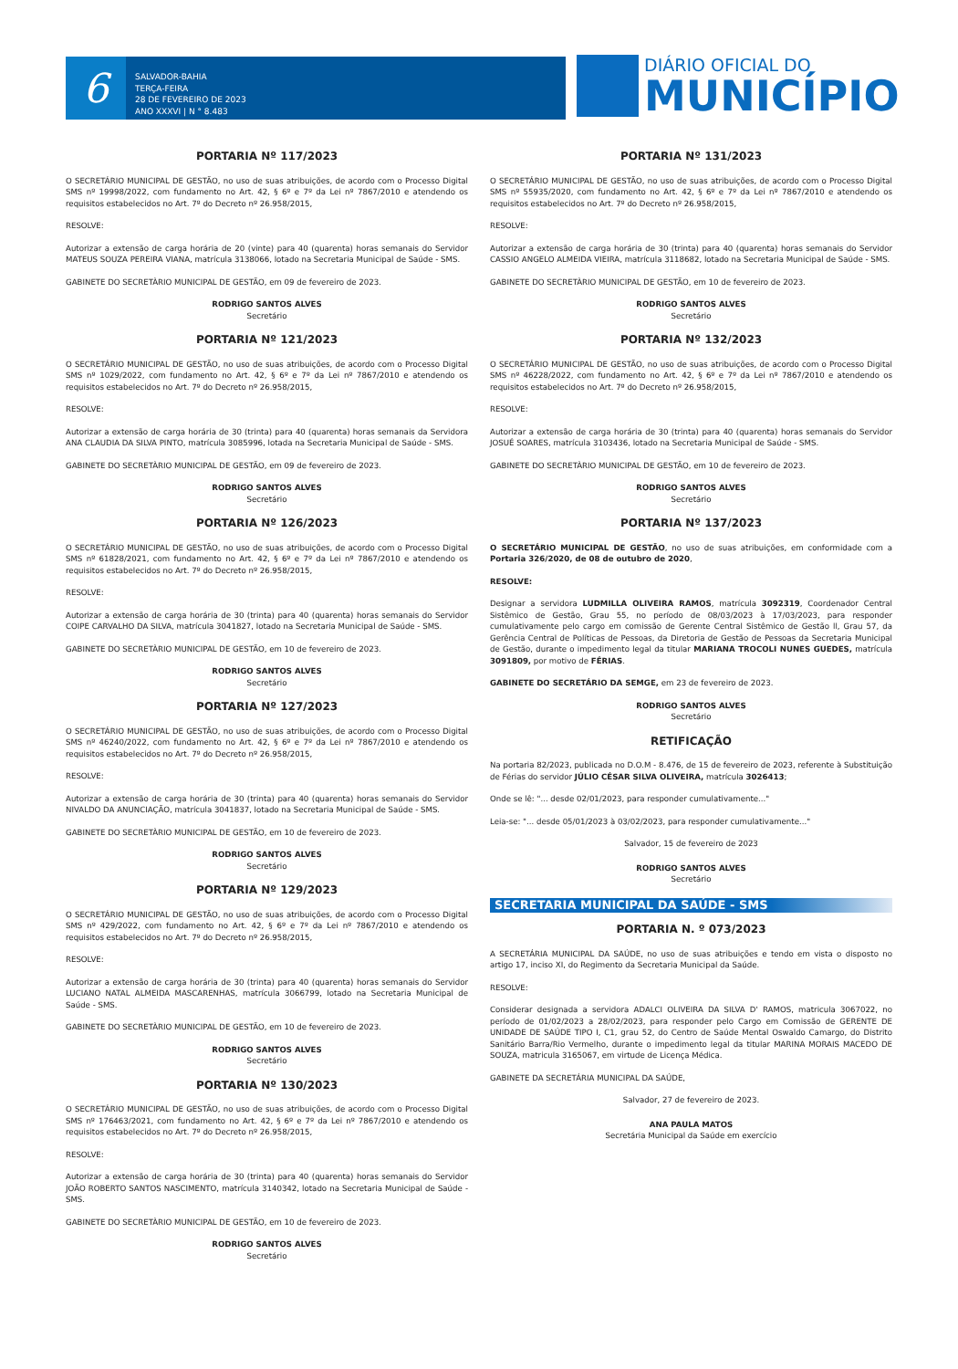6
SALVADOR-BAHIA
TERÇA-FEIRA
28 DE FEVEREIRO DE 2023
ANO XXXVI | N ° 8.483
DIÁRIO OFICIAL DO
MUNICÍPIO
PORTARIA Nº 117/2023
O SECRETÁRIO MUNICIPAL DE GESTÃO, no uso de suas atribuições, de acordo com o Processo Digital SMS nº 19998/2022, com fundamento no Art. 42, § 6º e 7º da Lei nº 7867/2010 e atendendo os requisitos estabelecidos no Art. 7º do Decreto nº 26.958/2015,
RESOLVE:
Autorizar a extensão de carga horária de 20 (vinte) para 40 (quarenta) horas semanais do Servidor MATEUS SOUZA PEREIRA VIANA, matrícula 3138066, lotado na Secretaria Municipal de Saúde - SMS.
GABINETE DO SECRETÀRIO MUNICIPAL DE GESTÃO, em 09 de fevereiro de 2023.
RODRIGO SANTOS ALVES
Secretário
PORTARIA Nº 121/2023
O SECRETÁRIO MUNICIPAL DE GESTÃO, no uso de suas atribuições, de acordo com o Processo Digital SMS nº 1029/2022, com fundamento no Art. 42, § 6º e 7º da Lei nº 7867/2010 e atendendo os requisitos estabelecidos no Art. 7º do Decreto nº 26.958/2015,
RESOLVE:
Autorizar a extensão de carga horária de 30 (trinta) para 40 (quarenta) horas semanais da Servidora ANA CLAUDIA DA SILVA PINTO, matrícula 3085996, lotada na Secretaria Municipal de Saúde - SMS.
GABINETE DO SECRETÀRIO MUNICIPAL DE GESTÃO, em 09 de fevereiro de 2023.
RODRIGO SANTOS ALVES
Secretário
PORTARIA Nº 126/2023
O SECRETÁRIO MUNICIPAL DE GESTÃO, no uso de suas atribuições, de acordo com o Processo Digital SMS nº 61828/2021, com fundamento no Art. 42, § 6º e 7º da Lei nº 7867/2010 e atendendo os requisitos estabelecidos no Art. 7º do Decreto nº 26.958/2015,
RESOLVE:
Autorizar a extensão de carga horária de 30 (trinta) para 40 (quarenta) horas semanais do Servidor COIPE CARVALHO DA SILVA, matrícula 3041827, lotado na Secretaria Municipal de Saúde - SMS.
GABINETE DO SECRETÀRIO MUNICIPAL DE GESTÃO, em 10 de fevereiro de 2023.
RODRIGO SANTOS ALVES
Secretário
PORTARIA Nº 127/2023
O SECRETÁRIO MUNICIPAL DE GESTÃO, no uso de suas atribuições, de acordo com o Processo Digital SMS nº 46240/2022, com fundamento no Art. 42, § 6º e 7º da Lei nº 7867/2010 e atendendo os requisitos estabelecidos no Art. 7º do Decreto nº 26.958/2015,
RESOLVE:
Autorizar a extensão de carga horária de 30 (trinta) para 40 (quarenta) horas semanais do Servidor NIVALDO DA ANUNCIAÇÃO, matrícula 3041837, lotado na Secretaria Municipal de Saúde - SMS.
GABINETE DO SECRETÀRIO MUNICIPAL DE GESTÃO, em 10 de fevereiro de 2023.
RODRIGO SANTOS ALVES
Secretário
PORTARIA Nº 129/2023
O SECRETÁRIO MUNICIPAL DE GESTÃO, no uso de suas atribuições, de acordo com o Processo Digital SMS nº 429/2022, com fundamento no Art. 42, § 6º e 7º da Lei nº 7867/2010 e atendendo os requisitos estabelecidos no Art. 7º do Decreto nº 26.958/2015,
RESOLVE:
Autorizar a extensão de carga horária de 30 (trinta) para 40 (quarenta) horas semanais do Servidor LUCIANO NATAL ALMEIDA MASCARENHAS, matrícula 3066799, lotado na Secretaria Municipal de Saúde - SMS.
GABINETE DO SECRETÀRIO MUNICIPAL DE GESTÃO, em 10 de fevereiro de 2023.
RODRIGO SANTOS ALVES
Secretário
PORTARIA Nº 130/2023
O SECRETÁRIO MUNICIPAL DE GESTÃO, no uso de suas atribuições, de acordo com o Processo Digital SMS nº 176463/2021, com fundamento no Art. 42, § 6º e 7º da Lei nº 7867/2010 e atendendo os requisitos estabelecidos no Art. 7º do Decreto nº 26.958/2015,
RESOLVE:
Autorizar a extensão de carga horária de 30 (trinta) para 40 (quarenta) horas semanais do Servidor JOÃO ROBERTO SANTOS NASCIMENTO, matrícula 3140342, lotado na Secretaria Municipal de Saúde - SMS.
GABINETE DO SECRETÀRIO MUNICIPAL DE GESTÃO, em 10 de fevereiro de 2023.
RODRIGO SANTOS ALVES
Secretário
PORTARIA Nº 131/2023
O SECRETÁRIO MUNICIPAL DE GESTÃO, no uso de suas atribuições, de acordo com o Processo Digital SMS nº 55935/2020, com fundamento no Art. 42, § 6º e 7º da Lei nº 7867/2010 e atendendo os requisitos estabelecidos no Art. 7º do Decreto nº 26.958/2015,
RESOLVE:
Autorizar a extensão de carga horária de 30 (trinta) para 40 (quarenta) horas semanais do Servidor CASSIO ANGELO ALMEIDA VIEIRA, matrícula 3118682, lotado na Secretaria Municipal de Saúde - SMS.
GABINETE DO SECRETÀRIO MUNICIPAL DE GESTÃO, em 10 de fevereiro de 2023.
RODRIGO SANTOS ALVES
Secretário
PORTARIA Nº 132/2023
O SECRETÁRIO MUNICIPAL DE GESTÃO, no uso de suas atribuições, de acordo com o Processo Digital SMS nº 46228/2022, com fundamento no Art. 42, § 6º e 7º da Lei nº 7867/2010 e atendendo os requisitos estabelecidos no Art. 7º do Decreto nº 26.958/2015,
RESOLVE:
Autorizar a extensão de carga horária de 30 (trinta) para 40 (quarenta) horas semanais do Servidor JOSUÉ SOARES, matrícula 3103436, lotado na Secretaria Municipal de Saúde - SMS.
GABINETE DO SECRETÀRIO MUNICIPAL DE GESTÃO, em 10 de fevereiro de 2023.
RODRIGO SANTOS ALVES
Secretário
PORTARIA Nº 137/2023
O SECRETÁRIO MUNICIPAL DE GESTÃO, no uso de suas atribuições, em conformidade com a Portaria 326/2020, de 08 de outubro de 2020,
RESOLVE:
Designar a servidora LUDMILLA OLIVEIRA RAMOS, matrícula 3092319, Coordenador Central Sistêmico de Gestão, Grau 55, no período de 08/03/2023 à 17/03/2023, para responder cumulativamente pelo cargo em comissão de Gerente Central Sistêmico de Gestão ll, Grau 57, da Gerência Central de Políticas de Pessoas, da Diretoria de Gestão de Pessoas da Secretaria Municipal de Gestão, durante o impedimento legal da titular MARIANA TROCOLI NUNES GUEDES, matrícula 3091809, por motivo de FÉRIAS.
GABINETE DO SECRETÁRIO DA SEMGE, em 23 de fevereiro de 2023.
RODRIGO SANTOS ALVES
Secretário
RETIFICAÇÃO
Na portaria 82/2023, publicada no D.O.M - 8.476, de 15 de fevereiro de 2023, referente à Substituição de Férias do servidor JÚLIO CÉSAR SILVA OLIVEIRA, matrícula 3026413;
Onde se lê: "... desde 02/01/2023, para responder cumulativamente..."
Leia-se: "... desde 05/01/2023 à 03/02/2023, para responder cumulativamente..."
Salvador, 15 de fevereiro de 2023
RODRIGO SANTOS ALVES
Secretário
SECRETARIA MUNICIPAL DA SAÚDE - SMS
PORTARIA N. º 073/2023
A SECRETÁRIA MUNICIPAL DA SAÚDE, no uso de suas atribuições e tendo em vista o disposto no artigo 17, inciso XI, do Regimento da Secretaria Municipal da Saúde.
RESOLVE:
Considerar designada a servidora ADALCI OLIVEIRA DA SILVA D' RAMOS, matricula 3067022, no período de 01/02/2023 a 28/02/2023, para responder pelo Cargo em Comissão de GERENTE DE UNIDADE DE SAÚDE TIPO I, C1, grau 52, do Centro de Saúde Mental Oswaldo Camargo, do Distrito Sanitário Barra/Rio Vermelho, durante o impedimento legal da titular MARINA MORAIS MACEDO DE SOUZA, matricula 3165067, em virtude de Licença Médica.
GABINETE DA SECRETÁRIA MUNICIPAL DA SAÚDE,
Salvador, 27 de fevereiro de 2023.
ANA PAULA MATOS
Secretária Municipal da Saúde em exercício